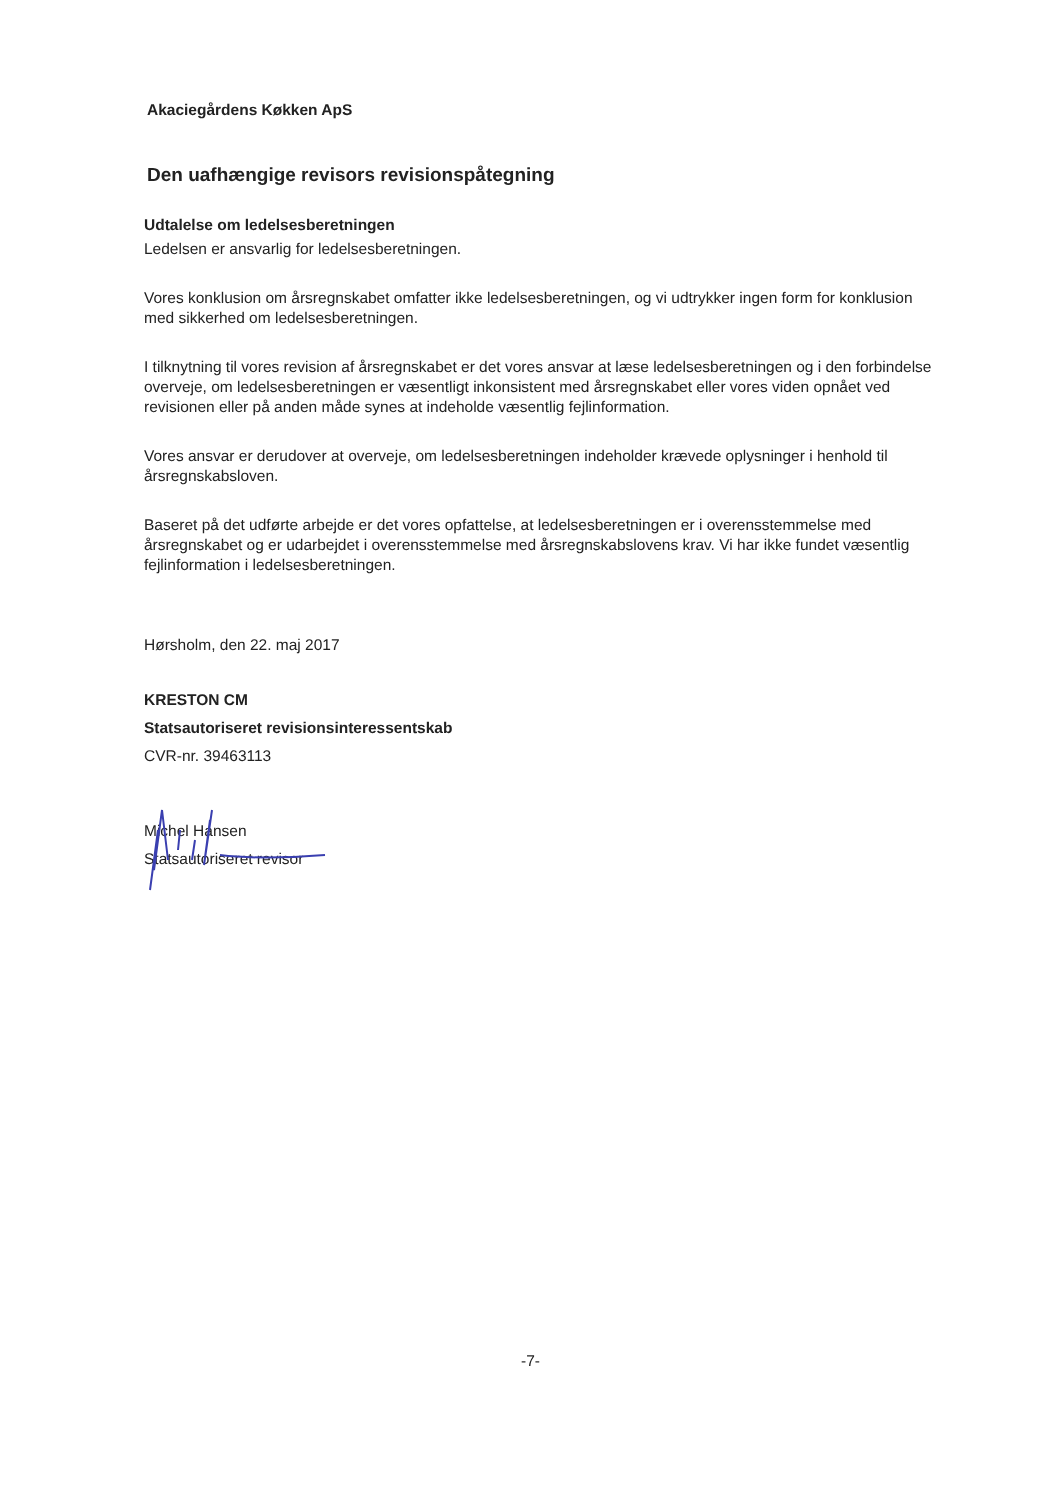Akaciegårdens Køkken ApS
Den uafhængige revisors revisionspåtegning
Udtalelse om ledelsesberetningen
Ledelsen er ansvarlig for ledelsesberetningen.
Vores konklusion om årsregnskabet omfatter ikke ledelsesberetningen, og vi udtrykker ingen form for konklusion med sikkerhed om ledelsesberetningen.
I tilknytning til vores revision af årsregnskabet er det vores ansvar at læse ledelsesberetningen og i den forbindelse overveje, om ledelsesberetningen er væsentligt inkonsistent med årsregnskabet eller vores viden opnået ved revisionen eller på anden måde synes at indeholde væsentlig fejlinformation.
Vores ansvar er derudover at overveje, om ledelsesberetningen indeholder krævede oplysninger i henhold til årsregnskabsloven.
Baseret på det udførte arbejde er det vores opfattelse, at ledelsesberetningen er i overensstemmelse med årsregnskabet og er udarbejdet i overensstemmelse med årsregnskabslovens krav. Vi har ikke fundet væsentlig fejlinformation i ledelsesberetningen.
Hørsholm, den 22. maj 2017
KRESTON CM
Statsautoriseret revisionsinteressentskab
CVR-nr. 39463113
Michel Hansen
Statsautoriseret revisor
-7-